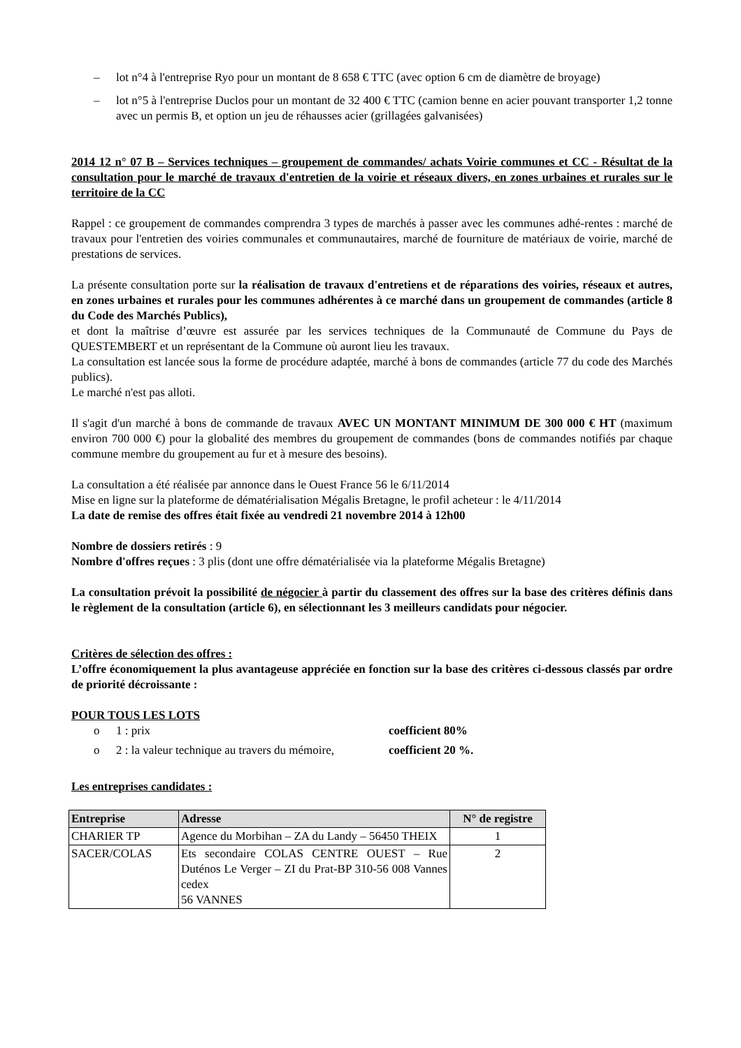– lot n°4 à l'entreprise Ryo pour un montant de 8 658 € TTC (avec option 6 cm de diamètre de broyage)
– lot n°5 à l'entreprise Duclos pour un montant de 32 400 € TTC (camion benne en acier pouvant transporter 1,2 tonne avec un permis B, et option un jeu de réhausses acier (grillagées galvanisées)
2014 12 n° 07 B – Services techniques – groupement de commandes/ achats Voirie communes et CC - Résultat de la consultation pour le marché de travaux d'entretien de la voirie et réseaux divers, en zones urbaines et rurales sur le territoire de la CC
Rappel : ce groupement de commandes comprendra 3 types de marchés à passer avec les communes adhé-rentes : marché de travaux pour l'entretien des voiries communales et communautaires, marché de fourniture de matériaux de voirie, marché de prestations de services.
La présente consultation porte sur la réalisation de travaux d'entretiens et de réparations des voiries, réseaux et autres, en zones urbaines et rurales pour les communes adhérentes à ce marché dans un groupement de commandes (article 8 du Code des Marchés Publics),
et dont la maîtrise d’œuvre est assurée par les services techniques de la Communauté de Commune du Pays de QUESTEMBERT et un représentant de la Commune où auront lieu les travaux.
La consultation est lancée sous la forme de procédure adaptée, marché à bons de commandes (article 77 du code des Marchés publics).
Le marché n'est pas alloti.
Il s'agit d'un marché à bons de commande de travaux AVEC UN MONTANT MINIMUM DE 300 000 € HT (maximum environ 700 000 €) pour la globalité des membres du groupement de commandes (bons de commandes notifiés par chaque commune membre du groupement au fur et à mesure des besoins).
La consultation a été réalisée par annonce dans le Ouest France 56 le 6/11/2014
Mise en ligne sur la plateforme de dématérialisation Mégalis Bretagne, le profil acheteur : le 4/11/2014
La date de remise des offres était fixée au vendredi 21 novembre 2014 à 12h00
Nombre de dossiers retirés : 9
Nombre d'offres reçues : 3 plis (dont une offre dématérialisée via la plateforme Mégalis Bretagne)
La consultation prévoit la possibilité de négocier à partir du classement des offres sur la base des critères définis dans le règlement de la consultation (article 6), en sélectionnant les 3 meilleurs candidats pour négocier.
Critères de sélection des offres :
L’offre économiquement la plus avantageuse appréciée en fonction sur la base des critères ci-dessous classés par ordre de priorité décroissante :
POUR TOUS LES LOTS
o 1 : prix coefficient 80%
o 2 : la valeur technique au travers du mémoire, coefficient 20 %.
Les entreprises candidates :
| Entreprise | Adresse | N° de registre |
| --- | --- | --- |
| CHARIER TP | Agence du Morbihan – ZA du Landy – 56450 THEIX | 1 |
| SACER/COLAS | Ets secondaire COLAS CENTRE OUEST – Rue Duténos Le Verger – ZI du Prat-BP 310-56 008 Vannes cedex 56 VANNES | 2 |